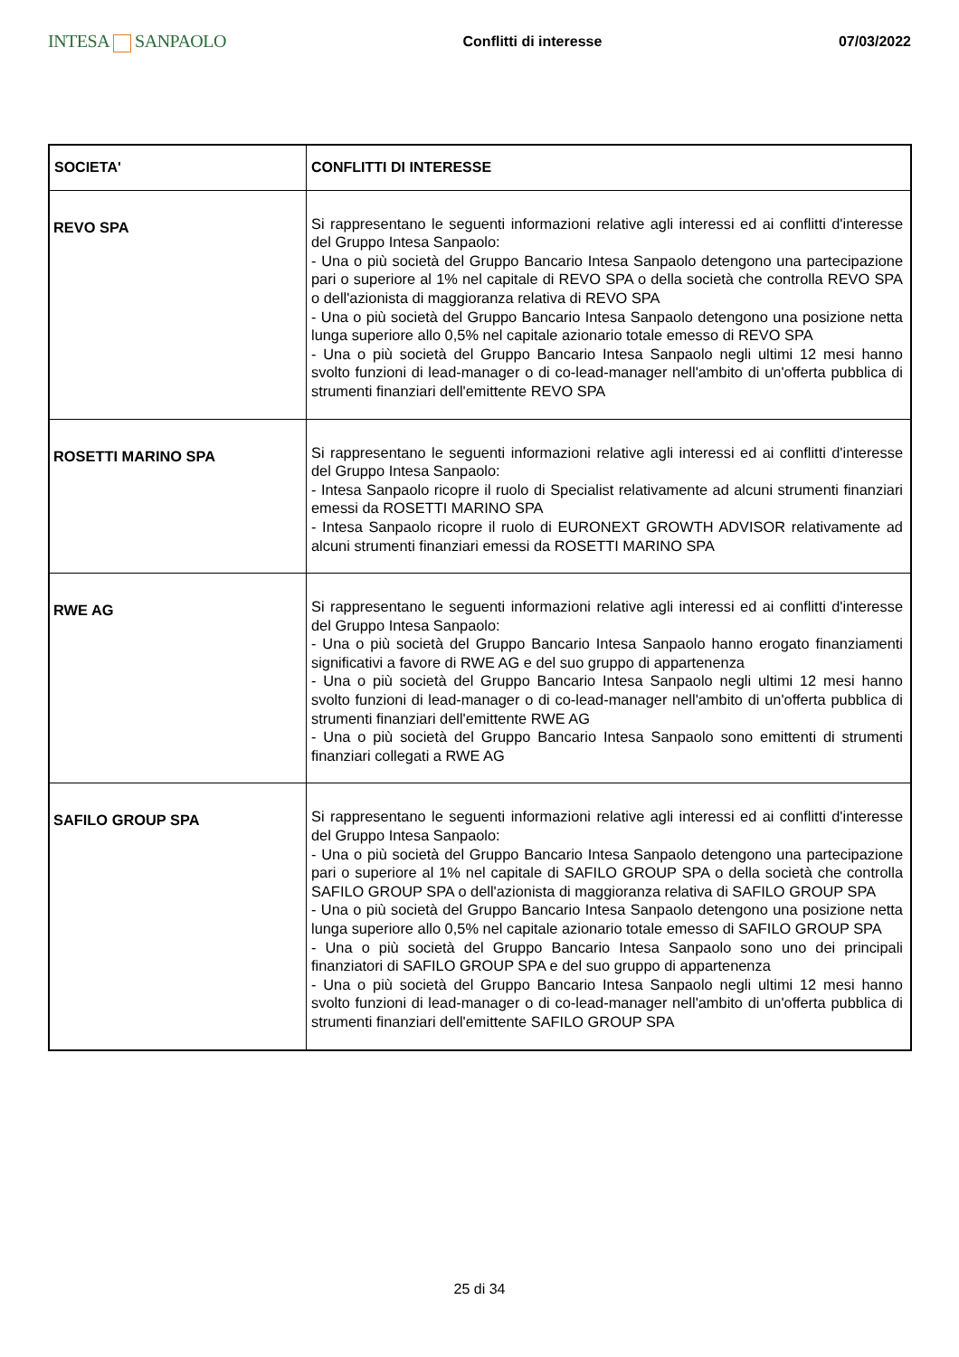INTESA SANPAOLO
Conflitti di interesse 07/03/2022
| SOCIETA' | CONFLITTI DI INTERESSE |
| --- | --- |
| REVO SPA | Si rappresentano le seguenti informazioni relative agli interessi ed ai conflitti d'interesse del Gruppo Intesa Sanpaolo: - Una o più società del Gruppo Bancario Intesa Sanpaolo detengono una partecipazione pari o superiore al 1% nel capitale di REVO SPA o della società che controlla REVO SPA o dell'azionista di maggioranza relativa di REVO SPA - Una o più società del Gruppo Bancario Intesa Sanpaolo detengono una posizione netta lunga superiore allo 0,5% nel capitale azionario totale emesso di REVO SPA - Una o più società del Gruppo Bancario Intesa Sanpaolo negli ultimi 12 mesi hanno svolto funzioni di lead-manager o di co-lead-manager nell'ambito di un'offerta pubblica di strumenti finanziari dell'emittente REVO SPA |
| ROSETTI MARINO SPA | Si rappresentano le seguenti informazioni relative agli interessi ed ai conflitti d'interesse del Gruppo Intesa Sanpaolo: - Intesa Sanpaolo ricopre il ruolo di Specialist relativamente ad alcuni strumenti finanziari emessi da ROSETTI MARINO SPA - Intesa Sanpaolo ricopre il ruolo di EURONEXT GROWTH ADVISOR relativamente ad alcuni strumenti finanziari emessi da ROSETTI MARINO SPA |
| RWE AG | Si rappresentano le seguenti informazioni relative agli interessi ed ai conflitti d'interesse del Gruppo Intesa Sanpaolo: - Una o più società del Gruppo Bancario Intesa Sanpaolo hanno erogato finanziamenti significativi a favore di RWE AG e del suo gruppo di appartenenza - Una o più società del Gruppo Bancario Intesa Sanpaolo negli ultimi 12 mesi hanno svolto funzioni di lead-manager o di co-lead-manager nell'ambito di un'offerta pubblica di strumenti finanziari dell'emittente RWE AG - Una o più società del Gruppo Bancario Intesa Sanpaolo sono emittenti di strumenti finanziari collegati a RWE AG |
| SAFILO GROUP SPA | Si rappresentano le seguenti informazioni relative agli interessi ed ai conflitti d'interesse del Gruppo Intesa Sanpaolo: - Una o più società del Gruppo Bancario Intesa Sanpaolo detengono una partecipazione pari o superiore al 1% nel capitale di SAFILO GROUP SPA o della società che controlla SAFILO GROUP SPA o dell'azionista di maggioranza relativa di SAFILO GROUP SPA - Una o più società del Gruppo Bancario Intesa Sanpaolo detengono una posizione netta lunga superiore allo 0,5% nel capitale azionario totale emesso di SAFILO GROUP SPA - Una o più società del Gruppo Bancario Intesa Sanpaolo sono uno dei principali finanziatori di SAFILO GROUP SPA e del suo gruppo di appartenenza - Una o più società del Gruppo Bancario Intesa Sanpaolo negli ultimi 12 mesi hanno svolto funzioni di lead-manager o di co-lead-manager nell'ambito di un'offerta pubblica di strumenti finanziari dell'emittente SAFILO GROUP SPA |
25 di 34